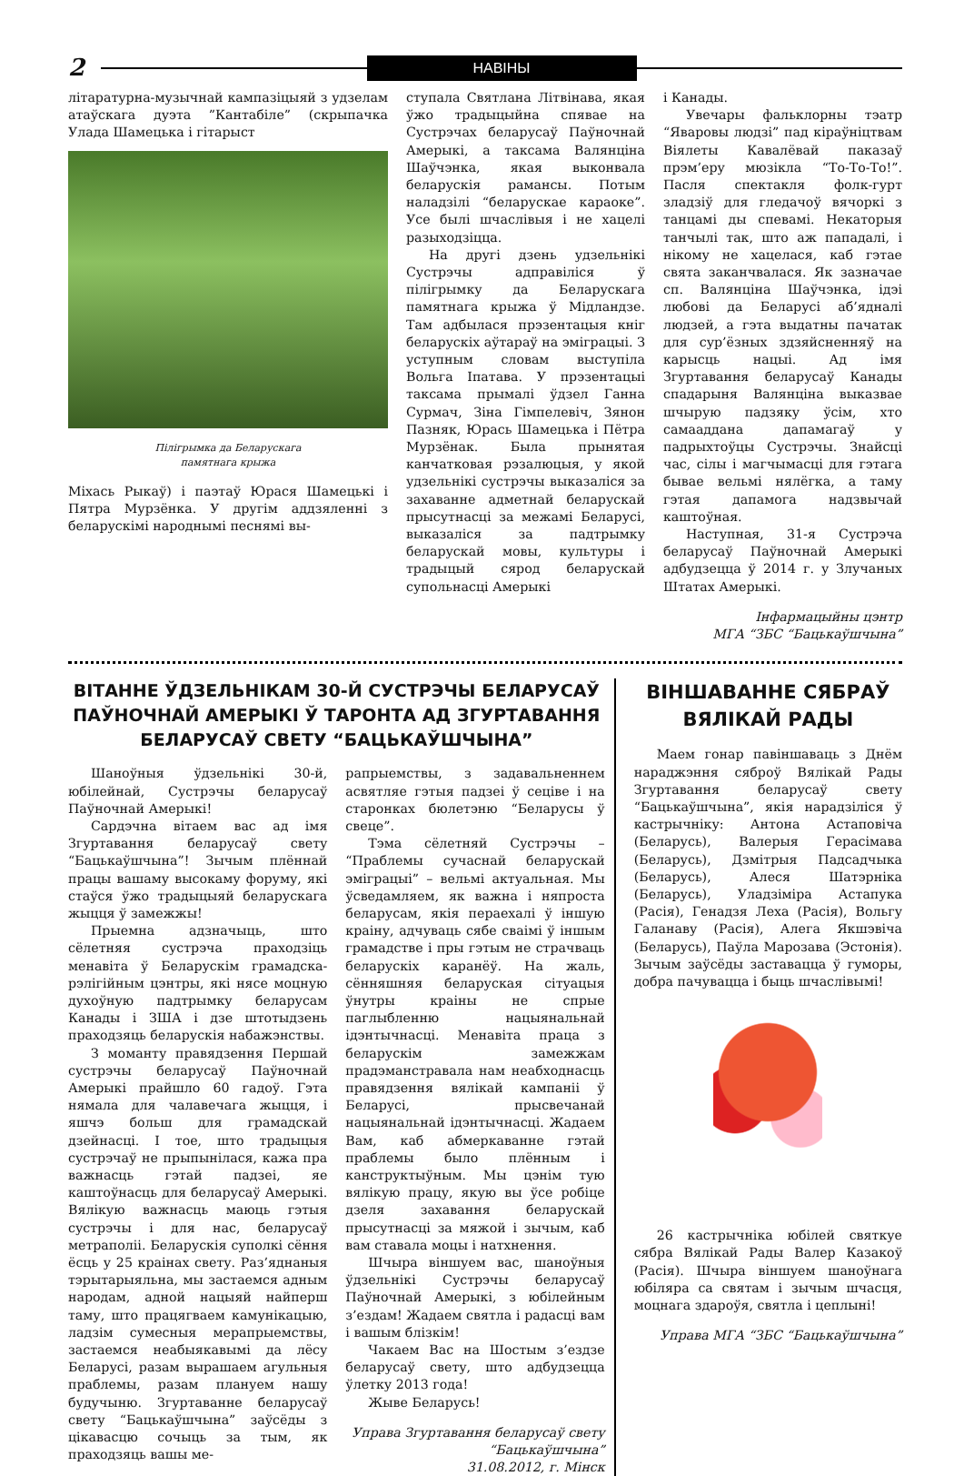2
НАВІНЫ
літаратурна-музычнай кампазіцыяй з удзелам атаўскага дуэта ”Кантабіле” (скрыпачка Улада Шамецька і гітарыст
Пілігрымка да Беларускага
памятнага крыжа
Міхась Рыкаў) і паэтаў Юрася Шамецькі і Пятра Мурзёнка. У другім аддзяленні з беларускімі народнымі песнямі вы-
ступала Святлана Літвінава, якая ўжо традыцыйна спявае на Сустрэчах беларусаў Паўночнай Амерыкі, а таксама Валянціна Шаўчэнка, якая выконвала беларускія рамансы. Потым наладзілі “беларускае караоке”. Усе былі шчаслівыя і не хацелі разыходзіцца.
На другі дзень удзельнікі Сустрэчы адправіліся ў пілігрымку да Беларускага памятнага крыжа ў Мідландзе. Там адбылася прэзентацыя кніг беларускіх аўтараў на эміграцыі. З уступным словам выступіла Вольга Іпатава. У прэзентацыі таксама прымалі ўдзел Ганна Сурмач, Зіна Гімпелевіч, Зянон Пазняк, Юрась Шамецька і Пётра Мурзёнак. Была прынятая канчатковая рэзалюцыя, у якой удзельнікі сустрэчы выказаліся за захаванне адметнай беларускай прысутнасці за межамі Беларусі, выказаліся за падтрымку беларускай мовы, культуры і традыцый сярод беларускай супольнасці Амерыкі
і Канады.
Увечары фальклорны тэатр “Яваровы людзі” пад кіраўніцтвам Віялеты Кавалёвай паказаў прэм’еру мюзікла “То-То-То!”. Пасля спектакля фолк-гурт зладзіў для гледачоў вячоркі з танцамі ды спевамі. Некаторыя танчылі так, што аж пападалі, і нікому не хацелася, каб гэтае свята заканчвалася. Як зазначае сп. Валянціна Шаўчэнка, ідэі любові да Беларусі аб’ядналі людзей, а гэта выдатны пачатак для сур’ёзных здзяйсненняў на карысць нацыі. Ад імя Згуртавання беларусаў Канады спадарыня Валянціна выказвае шчырую падзяку ўсім, хто самааддана дапамагаў у падрыхтоўцы Сустрэчы. Знайсці час, сілы і магчымасці для гэтага бывае вельмі нялёгка, а таму гэтая дапамога надзвычай каштоўная.
Наступная, 31-я Сустрэча беларусаў Паўночнай Амерыкі адбудзецца ў 2014 г. у Злучаных Штатах Амерыкі.
Інфармацыйны цэнтр
МГА “ЗБС “Бацькаўшчына”
ВІТАННЕ ЎДЗЕЛЬНІКАМ 30-Й СУСТРЭЧЫ БЕЛАРУСАЎ ПАЎНОЧНАЙ АМЕРЫКІ Ў ТАРОНТА АД ЗГУРТАВАННЯ БЕЛАРУСАЎ СВЕТУ “БАЦЬКАЎШЧЫНА”
Шаноўныя ўдзельнікі 30-й, юбілейнай, Сустрэчы беларусаў Паўночнай Амерыкі!
Сардэчна вітаем вас ад імя Згуртавання беларусаў свету “Бацькаўшчына”! Зычым плённай працы вашаму высокаму форуму, які стаўся ўжо традыцыяй беларускага жыцця ў замежжы!
Прыемна адзначыць, што сёлетняя сустрэча праходзіць менавіта ў Беларускім грамадска-рэлігійным цэнтры, які нясе моцную духоўную падтрымку беларусам Канады і ЗША і дзе штотыдзень праходзяць беларускія набажэнствы.
З моманту правядзення Першай сустрэчы беларусаў Паўночнай Амерыкі прайшло 60 гадоў. Гэта нямала для чалавечага жыцця, і яшчэ больш для грамадскай дзейнасці. І тое, што традыцыя сустрэчаў не прыпынілася, кажа пра важнасць гэтай падзеі, яе каштоўнасць для беларусаў Амерыкі. Вялікую важнасць маюць гэтыя сустрэчы і для нас, беларусаў метраполіі. Беларускія суполкі сёння ёсць у 25 краінах свету. Раз’яднаныя тэрытарыяльна, мы застаемся адным народам, адной нацыяй найперш таму, што працягваем камунікацыю, ладзім сумесныя мерапрыемствы, застаемся неабыякавымі да лёсу Беларусі, разам вырашаем агульныя праблемы, разам плануем нашу будучыню. Згуртаванне беларусаў свету “Бацькаўшчына” заўсёды з цікавасцю сочыць за тым, як праходзяць вашы ме-
рапрыемствы, з задавальненнем асвятляе гэтыя падзеі ў сеціве і на старонках бюлетэню “Беларусы ў свеце”.
Тэма сёлетняй Сустрэчы – “Праблемы сучаснай беларускай эміграцыі” – вельмі актуальная. Мы ўсведамляем, як важна і няпроста беларусам, якія пераехалі ў іншую краіну, адчуваць сябе сваімі ў іншым грамадстве і пры гэтым не страчваць беларускіх каранёў. На жаль, сённяшняя беларуская сітуацыя ўнутры краіны не спрые паглыбленню нацыянальнай ідэнтычнасці. Менавіта праца з беларускім замежжам прадэманстравала нам неабходнасць правядзення вялікай кампаніі ў Беларусі, прысвечанай нацыянальнай ідэнтычнасці. Жадаем Вам, каб абмеркаванне гэтай праблемы было плённым і канструктыўным. Мы цэнім тую вялікую працу, якую вы ўсе робіце дзеля захавання беларускай прысутнасці за мяжой і зычым, каб вам ставала моцы і натхнення.
Шчыра віншуем вас, шаноўныя ўдзельнікі Сустрэчы беларусаў Паўночнай Амерыкі, з юбілейным з’ездам! Жадаем святла і радасці вам і вашым блізкім!
Чакаем Вас на Шостым з’ездзе беларусаў свету, што адбудзецца ўлетку 2013 года!
Жыве Беларусь!
Управа Згуртавання беларусаў свету
“Бацькаўшчына”
31.08.2012, г. Мінск
ВІНШАВАННЕ СЯБРАЎ ВЯЛІКАЙ РАДЫ
Маем гонар павіншаваць з Днём нараджэння сяброў Вялікай Рады Згуртавання беларусаў свету “Бацькаўшчына”, якія нарадзіліся ў кастрычніку: Антона Астаповіча (Беларусь), Валерыя Герасімава (Беларусь), Дзмітрыя Падсадчыка (Беларусь), Алеся Шатэрніка (Беларусь), Уладзіміра Астапука (Расія), Генадзя Леха (Расія), Вольгу Галанаву (Расія), Алега Якшэвіча (Беларусь), Паўла Марозава (Эстонія). Зычым заўсёды заставацца ў гуморы, добра пачувацца і быць шчаслівымі!
26 кастрычніка юбілей святкуе сябра Вялікай Рады Валер Казакоў (Расія). Шчыра віншуем шаноўнага юбіляра са святам і зычым шчасця, моцнага здароўя, святла і цеплыні!
Управа МГА “ЗБС “Бацькаўшчына”